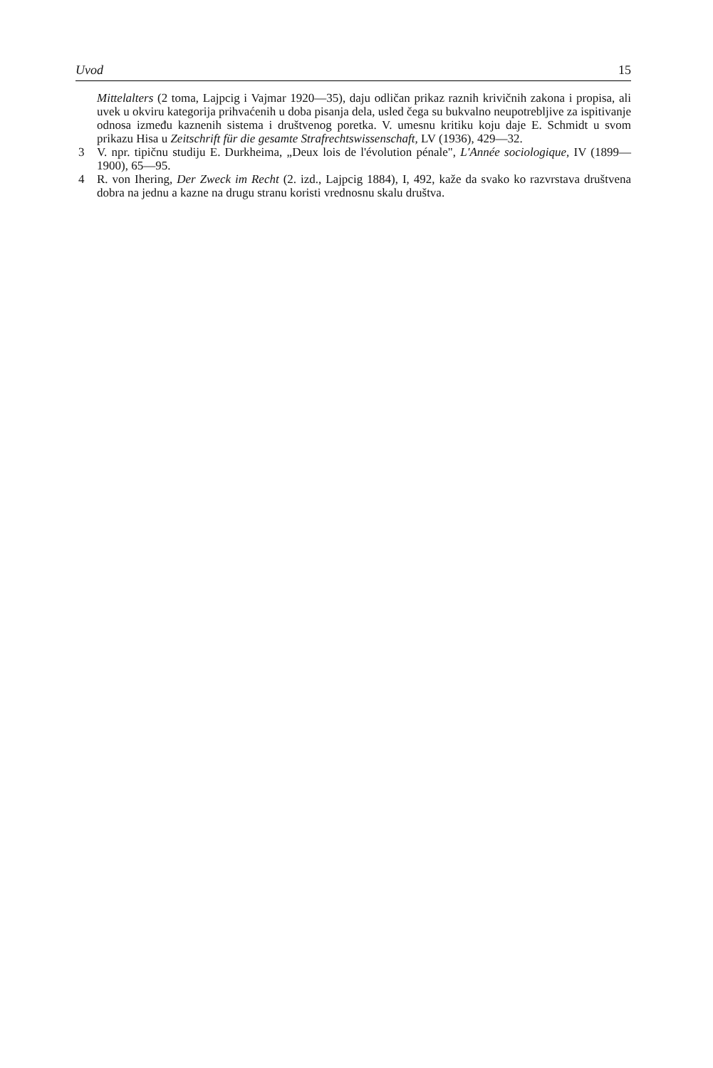Uvod 15
Mittelalters (2 toma, Lajpcig i Vajmar 1920—35), daju odličan prikaz raznih krivičnih zakona i propisa, ali uvek u okviru kategorija prihvaćenih u doba pisanja dela, usled čega su bukvalno neupotrebljive za ispitivanje odnosa između kaznenih sistema i društvenog poretka. V. umesnu kritiku koju daje E. Schmidt u svom prikazu Hisa u Zeitschrift für die gesamte Strafrechtswissenschaft, LV (1936), 429—32.
3 V. npr. tipičnu studiju E. Durkheima, „Deux lois de l'évolution pénale", L'Année sociologique, IV (1899—1900), 65—95.
4 R. von Ihering, Der Zweck im Recht (2. izd., Lajpcig 1884), I, 492, kaže da svako ko razvrstava društvena dobra na jednu a kazne na drugu stranu koristi vrednosnu skalu društva.